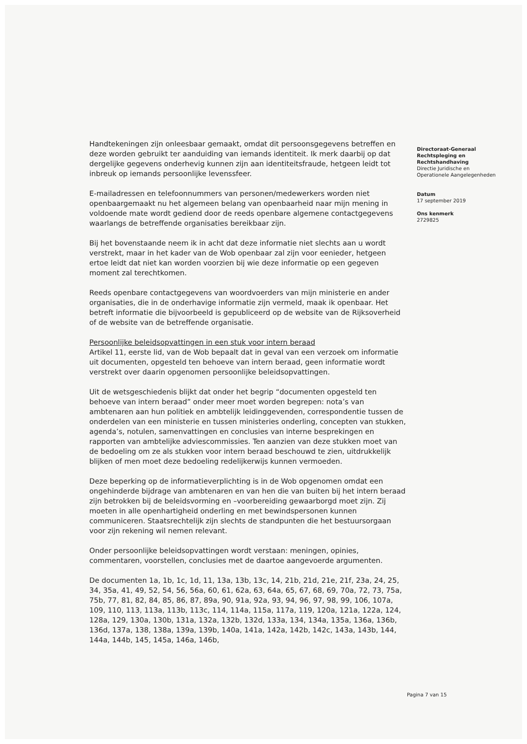Handtekeningen zijn onleesbaar gemaakt, omdat dit persoonsgegevens betreffen en deze worden gebruikt ter aanduiding van iemands identiteit. Ik merk daarbij op dat dergelijke gegevens onderhevig kunnen zijn aan identiteitsfraude, hetgeen leidt tot inbreuk op iemands persoonlijke levenssfeer.
E-mailadressen en telefoonnummers van personen/medewerkers worden niet openbaargemaakt nu het algemeen belang van openbaarheid naar mijn mening in voldoende mate wordt gediend door de reeds openbare algemene contactgegevens waarlangs de betreffende organisaties bereikbaar zijn.
Bij het bovenstaande neem ik in acht dat deze informatie niet slechts aan u wordt verstrekt, maar in het kader van de Wob openbaar zal zijn voor eenieder, hetgeen ertoe leidt dat niet kan worden voorzien bij wie deze informatie op een gegeven moment zal terechtkomen.
Reeds openbare contactgegevens van woordvoerders van mijn ministerie en ander organisaties, die in de onderhavige informatie zijn vermeld, maak ik openbaar. Het betreft informatie die bijvoorbeeld is gepubliceerd op de website van de Rijksoverheid of de website van de betreffende organisatie.
Persoonlijke beleidsopvattingen in een stuk voor intern beraad
Artikel 11, eerste lid, van de Wob bepaalt dat in geval van een verzoek om informatie uit documenten, opgesteld ten behoeve van intern beraad, geen informatie wordt verstrekt over daarin opgenomen persoonlijke beleidsopvattingen.
Uit de wetsgeschiedenis blijkt dat onder het begrip “documenten opgesteld ten behoeve van intern beraad” onder meer moet worden begrepen: nota’s van ambtenaren aan hun politiek en ambtelijk leidinggevenden, correspondentie tussen de onderdelen van een ministerie en tussen ministeries onderling, concepten van stukken, agenda’s, notulen, samenvattingen en conclusies van interne besprekingen en rapporten van ambtelijke adviescommissies. Ten aanzien van deze stukken moet van de bedoeling om ze als stukken voor intern beraad beschouwd te zien, uitdrukkelijk blijken of men moet deze bedoeling redelijkerwijs kunnen vermoeden.
Deze beperking op de informatieverplichting is in de Wob opgenomen omdat een ongehinderde bijdrage van ambtenaren en van hen die van buiten bij het intern beraad zijn betrokken bij de beleidsvorming en –voorbereiding gewaarborgd moet zijn. Zij moeten in alle openhartigheid onderling en met bewindspersonen kunnen communiceren. Staatsrechtelijk zijn slechts de standpunten die het bestuursorgaan voor zijn rekening wil nemen relevant.
Onder persoonlijke beleidsopvattingen wordt verstaan: meningen, opinies, commentaren, voorstellen, conclusies met de daartoe aangevoerde argumenten.
De documenten 1a, 1b, 1c, 1d, 11, 13a, 13b, 13c, 14, 21b, 21d, 21e, 21f, 23a, 24, 25, 34, 35a, 41, 49, 52, 54, 56, 56a, 60, 61, 62a, 63, 64a, 65, 67, 68, 69, 70a, 72, 73, 75a, 75b, 77, 81, 82, 84, 85, 86, 87, 89a, 90, 91a, 92a, 93, 94, 96, 97, 98, 99, 106, 107a, 109, 110, 113, 113a, 113b, 113c, 114, 114a, 115a, 117a, 119, 120a, 121a, 122a, 124, 128a, 129, 130a, 130b, 131a, 132a, 132b, 132d, 133a, 134, 134a, 135a, 136a, 136b, 136d, 137a, 138, 138a, 139a, 139b, 140a, 141a, 142a, 142b, 142c, 143a, 143b, 144, 144a, 144b, 145, 145a, 146a, 146b,
Directoraat-Generaal Rechtspleging en Rechtshandhaving
Directie Juridische en Operationele Aangelegenheden
Datum
17 september 2019
Ons kenmerk
2729825
Pagina 7 van 15